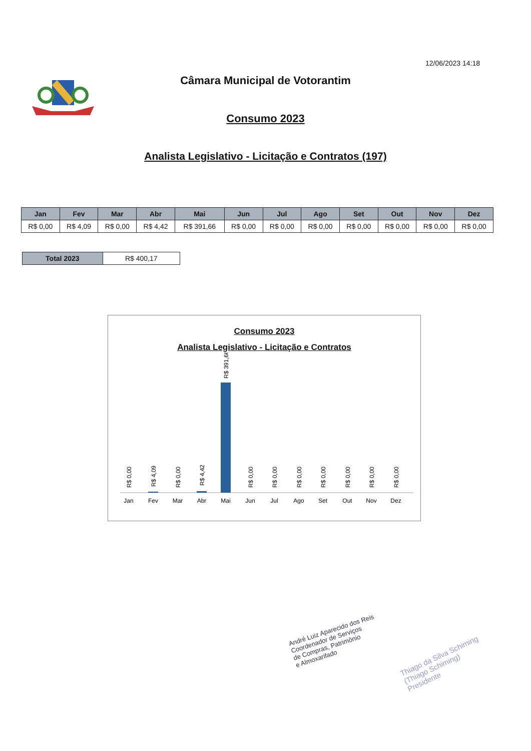12/06/2023 14:18
Câmara Municipal de Votorantim
Consumo 2023
Analista Legislativo - Licitação e Contratos (197)
| Jan | Fev | Mar | Abr | Mai | Jun | Jul | Ago | Set | Out | Nov | Dez |
| --- | --- | --- | --- | --- | --- | --- | --- | --- | --- | --- | --- |
| R$ 0,00 | R$ 4,09 | R$ 0,00 | R$ 4,42 | R$ 391,66 | R$ 0,00 | R$ 0,00 | R$ 0,00 | R$ 0,00 | R$ 0,00 | R$ 0,00 | R$ 0,00 |
| Total 2023 | R$ 400,17 |
Consumo 2023
Analista Legislativo - Licitação e Contratos
Jan
Fev
Mar
Abr
Mai
Jun
Jul
Ago
Set
Out
Nov
Dez
R$ 391,66
R$ 0,00
R$ 4,09
R$ 0,00
R$ 4,42
R$ 0,00
R$ 0,00
R$ 0,00
R$ 0,00
R$ 0,00
R$ 0,00
R$ 0,00
André Luiz Aparecido dos Reis
Coordenador de Serviços
de Compras, Patrimônio
e Almoxarifado
Thiago da Silva Schiming
(Thiago Schiming)
Presidente